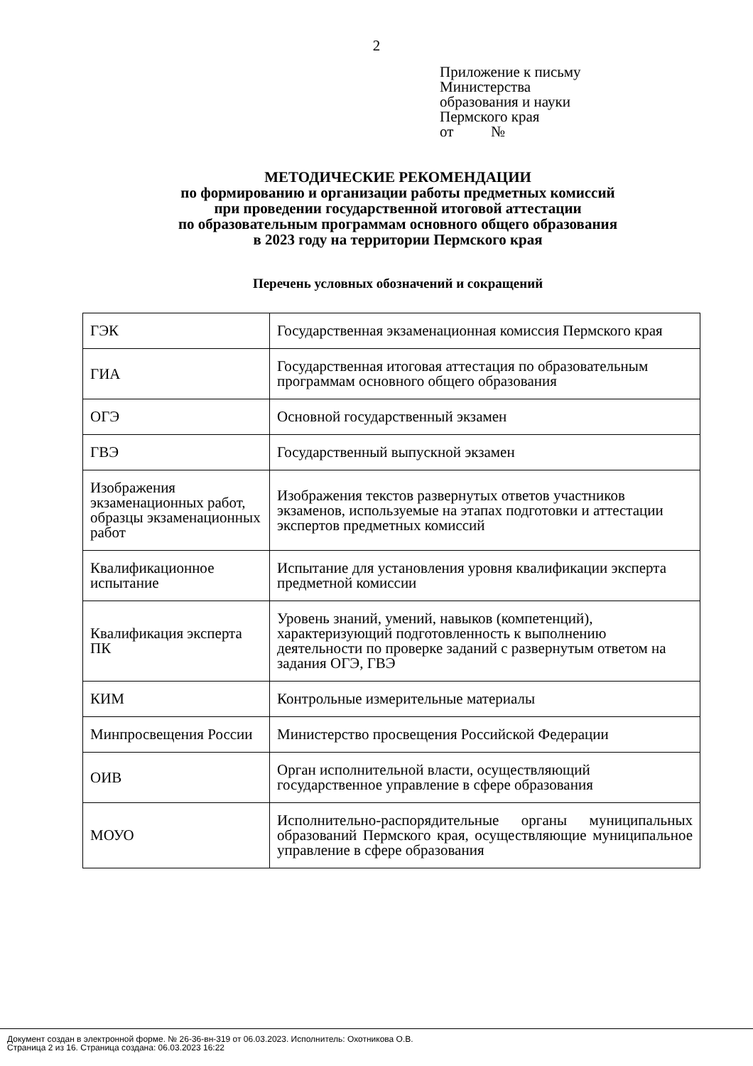2
Приложение к письму
Министерства
образования и науки
Пермского края
от №
МЕТОДИЧЕСКИЕ РЕКОМЕНДАЦИИ
по формированию и организации работы предметных комиссий
при проведении государственной итоговой аттестации
по образовательным программам основного общего образования
в 2023 году на территории Пермского края
Перечень условных обозначений и сокращений
| ГЭК | Государственная экзаменационная комиссия Пермского края |
| ГИА | Государственная итоговая аттестация по образовательным программам основного общего образования |
| ОГЭ | Основной государственный экзамен |
| ГВЭ | Государственный выпускной экзамен |
| Изображения экзаменационных работ, образцы экзаменационных работ | Изображения текстов развернутых ответов участников экзаменов, используемые на этапах подготовки и аттестации экспертов предметных комиссий |
| Квалификационное испытание | Испытание для установления уровня квалификации эксперта предметной комиссии |
| Квалификация эксперта ПК | Уровень знаний, умений, навыков (компетенций), характеризующий подготовленность к выполнению деятельности по проверке заданий с развернутым ответом на задания ОГЭ, ГВЭ |
| КИМ | Контрольные измерительные материалы |
| Минпросвещения России | Министерство просвещения Российской Федерации |
| ОИВ | Орган исполнительной власти, осуществляющий государственное управление в сфере образования |
| МОУО | Исполнительно-распорядительные органы муниципальных образований Пермского края, осуществляющие муниципальное управление в сфере образования |
Документ создан в электронной форме. № 26-36-вн-319 от 06.03.2023. Исполнитель: Охотникова О.В.
Страница 2 из 16. Страница создана: 06.03.2023 16:22